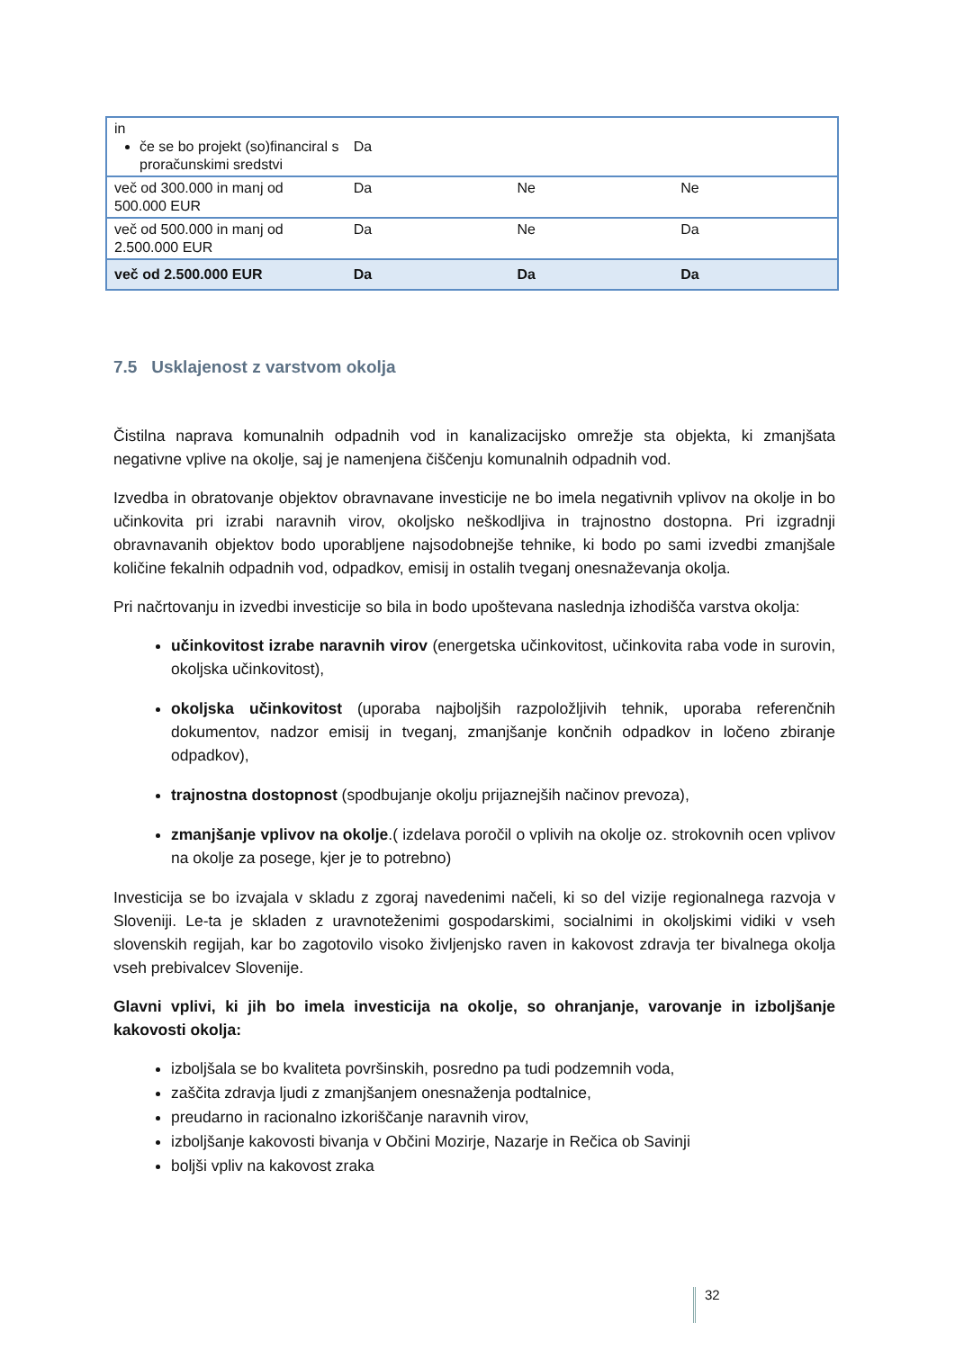| in če se bo projekt (so)financiral s proračunskimi sredstvi | Da | | |
| več od 300.000 in manj od 500.000 EUR | Da | Ne | Ne |
| več od 500.000 in manj od 2.500.000 EUR | Da | Ne | Da |
| več od 2.500.000 EUR | Da | Da | Da |
7.5 Usklajenost z varstvom okolja
Čistilna naprava komunalnih odpadnih vod in kanalizacijsko omrežje sta objekta, ki zmanjšata negativne vplive na okolje, saj je namenjena čiščenju komunalnih odpadnih vod.
Izvedba in obratovanje objektov obravnavane investicije ne bo imela negativnih vplivov na okolje in bo učinkovita pri izrabi naravnih virov, okoljsko neškodljiva in trajnostno dostopna. Pri izgradnji obravnavanih objektov bodo uporabljene najsodobnejše tehnike, ki bodo po sami izvedbi zmanjšale količine fekalnih odpadnih vod, odpadkov, emisij in ostalih tveganj onesnaževanja okolja.
Pri načrtovanju in izvedbi investicije so bila in bodo upoštevana naslednja izhodišča varstva okolja:
učinkovitost izrabe naravnih virov (energetska učinkovitost, učinkovita raba vode in surovin, okoljska učinkovitost),
okoljska učinkovitost (uporaba najboljših razpoložljivih tehnik, uporaba referenčnih dokumentov, nadzor emisij in tveganj, zmanjšanje končnih odpadkov in ločeno zbiranje odpadkov),
trajnostna dostopnost (spodbujanje okolju prijaznejših načinov prevoza),
zmanjšanje vplivov na okolje.( izdelava poročil o vplivih na okolje oz. strokovnih ocen vplivov na okolje za posege, kjer je to potrebno)
Investicija se bo izvajala v skladu z zgoraj navedenimi načeli, ki so del vizije regionalnega razvoja v Sloveniji. Le-ta je skladen z uravnoteženimi gospodarskimi, socialnimi in okoljskimi vidiki v vseh slovenskih regijah, kar bo zagotovilo visoko življenjsko raven in kakovost zdravja ter bivalnega okolja vseh prebivalcev Slovenije.
Glavni vplivi, ki jih bo imela investicija na okolje, so ohranjanje, varovanje in izboljšanje kakovosti okolja:
izboljšala se bo kvaliteta površinskih, posredno pa tudi podzemnih voda,
zaščita zdravja ljudi z zmanjšanjem onesnaženja podtalnice,
preudarno in racionalno izkoriščanje naravnih virov,
izboljšanje kakovosti bivanja v Občini Mozirje, Nazarje in Rečica ob Savinji
boljši vpliv na kakovost zraka
32